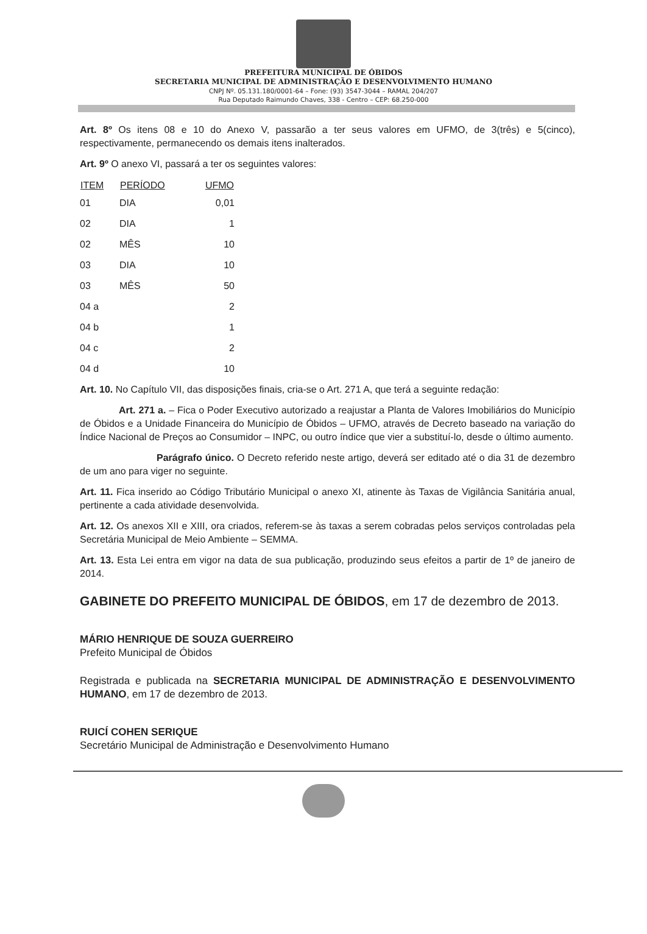PREFEITURA MUNICIPAL DE ÓBIDOS
SECRETARIA MUNICIPAL DE ADMINISTRAÇÃO E DESENVOLVIMENTO HUMANO
CNPJ Nº. 05.131.180/0001-64 – Fone: (93) 3547-3044 – RAMAL 204/207
Rua Deputado Raimundo Chaves, 338 - Centro – CEP: 68.250-000
Art. 8º Os itens 08 e 10 do Anexo V, passarão a ter seus valores em UFMO, de 3(três) e 5(cinco), respectivamente, permanecendo os demais itens inalterados.
Art. 9º O anexo VI, passará a ter os seguintes valores:
| ITEM | PERÍODO | UFMO |
| --- | --- | --- |
| 01 | DIA | 0,01 |
| 02 | DIA | 1 |
| 02 | MÊS | 10 |
| 03 | DIA | 10 |
| 03 | MÊS | 50 |
| 04 a | | 2 |
| 04 b | | 1 |
| 04 c | | 2 |
| 04 d | | 10 |
Art. 10. No Capítulo VII, das disposições finais, cria-se o Art. 271 A, que terá a seguinte redação:
Art. 271 a. – Fica o Poder Executivo autorizado a reajustar a Planta de Valores Imobiliários do Município de Óbidos e a Unidade Financeira do Município de Óbidos – UFMO, através de Decreto baseado na variação do Índice Nacional de Preços ao Consumidor – INPC, ou outro índice que vier a substituí-lo, desde o último aumento.
Parágrafo único. O Decreto referido neste artigo, deverá ser editado até o dia 31 de dezembro de um ano para viger no seguinte.
Art. 11. Fica inserido ao Código Tributário Municipal o anexo XI, atinente às Taxas de Vigilância Sanitária anual, pertinente a cada atividade desenvolvida.
Art. 12. Os anexos XII e XIII, ora criados, referem-se às taxas a serem cobradas pelos serviços controladas pela Secretária Municipal de Meio Ambiente – SEMMA.
Art. 13. Esta Lei entra em vigor na data de sua publicação, produzindo seus efeitos a partir de 1º de janeiro de 2014.
GABINETE DO PREFEITO MUNICIPAL DE ÓBIDOS, em 17 de dezembro de 2013.
MÁRIO HENRIQUE DE SOUZA GUERREIRO
Prefeito Municipal de Óbidos
Registrada e publicada na SECRETARIA MUNICIPAL DE ADMINISTRAÇÃO E DESENVOLVIMENTO HUMANO, em 17 de dezembro de 2013.
RUICÍ COHEN SERIQUE
Secretário Municipal de Administração e Desenvolvimento Humano